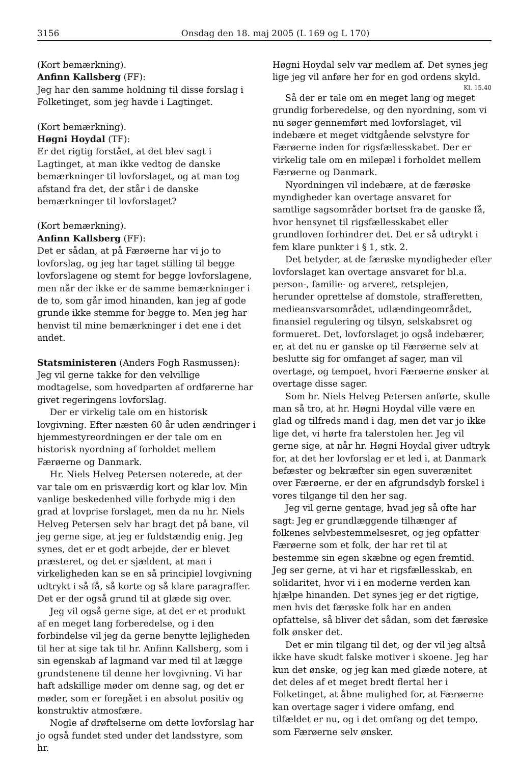3156 Onsdag den 18. maj 2005 (L 169 og L 170)
(Kort bemærkning).
Anfinn Kallsberg (FF):
Jeg har den samme holdning til disse forslag i Folketinget, som jeg havde i Lagtinget.
(Kort bemærkning).
Høgni Hoydal (TF):
Er det rigtig forstået, at det blev sagt i Lagtinget, at man ikke vedtog de danske bemærkninger til lovforslaget, og at man tog afstand fra det, der står i de danske bemærkninger til lovforslaget?
(Kort bemærkning).
Anfinn Kallsberg (FF):
Det er sådan, at på Færøerne har vi jo to lovforslag, og jeg har taget stilling til begge lovforslagene og stemt for begge lovforslagene, men når der ikke er de samme bemærkninger i de to, som går imod hinanden, kan jeg af gode grunde ikke stemme for begge to. Men jeg har henvist til mine bemærkninger i det ene i det andet.
Statsministeren (Anders Fogh Rasmussen):
Jeg vil gerne takke for den velvillige modtagelse, som hovedparten af ordførerne har givet regeringens lovforslag.
Der er virkelig tale om en historisk lovgivning. Efter næsten 60 år uden ændringer i hjemmestyreordningen er der tale om en historisk nyordning af forholdet mellem Færøerne og Danmark.
Hr. Niels Helveg Petersen noterede, at der var tale om en prisværdig kort og klar lov. Min vanlige beskedenhed ville forbyde mig i den grad at lovprise forslaget, men da nu hr. Niels Helveg Petersen selv har bragt det på bane, vil jeg gerne sige, at jeg er fuldstændig enig. Jeg synes, det er et godt arbejde, der er blevet præsteret, og det er sjældent, at man i virkeligheden kan se en så principiel lovgivning udtrykt i så få, så korte og så klare paragraffer. Det er der også grund til at glæde sig over.
Jeg vil også gerne sige, at det er et produkt af en meget lang forberedelse, og i den forbindelse vil jeg da gerne benytte lejligheden til her at sige tak til hr. Anfinn Kallsberg, som i sin egenskab af lagmand var med til at lægge grundstenene til denne her lovgivning. Vi har haft adskillige møder om denne sag, og det er møder, som er foregået i en absolut positiv og konstruktiv atmosfære.
Nogle af drøftelserne om dette lovforslag har jo også fundet sted under det landsstyre, som hr.
Høgni Hoydal selv var medlem af. Det synes jeg lige jeg vil anføre her for en god ordens skyld.
Kl. 15.40
Så der er tale om en meget lang og meget grundig forberedelse, og den nyordning, som vi nu søger gennemført med lovforslaget, vil indebære et meget vidtgående selvstyre for Færøerne inden for rigsfællesskabet. Der er virkelig tale om en milepæl i forholdet mellem Færøerne og Danmark.
Nyordningen vil indebære, at de færøske myndigheder kan overtage ansvaret for samtlige sagsområder bortset fra de ganske få, hvor hensynet til rigsfællesskabet eller grundloven forhindrer det. Det er så udtrykt i fem klare punkter i § 1, stk. 2.
Det betyder, at de færøske myndigheder efter lovforslaget kan overtage ansvaret for bl.a. person-, familie- og arveret, retsplejen, herunder oprettelse af domstole, strafferetten, medieansvarsområdet, udlændingeområdet, finansiel regulering og tilsyn, selskabsret og formueret. Det, lovforslaget jo også indebærer, er, at det nu er ganske op til Færøerne selv at beslutte sig for omfanget af sager, man vil overtage, og tempoet, hvori Færøerne ønsker at overtage disse sager.
Som hr. Niels Helveg Petersen anførte, skulle man så tro, at hr. Høgni Hoydal ville være en glad og tilfreds mand i dag, men det var jo ikke lige det, vi hørte fra talerstolen her. Jeg vil gerne sige, at når hr. Høgni Hoydal giver udtryk for, at det her lovforslag er et led i, at Danmark befæster og bekræfter sin egen suverænitet over Færøerne, er der en afgrundsdyb forskel i vores tilgange til den her sag.
Jeg vil gerne gentage, hvad jeg så ofte har sagt: Jeg er grundlæggende tilhænger af folkenes selvbestemmelsesret, og jeg opfatter Færøerne som et folk, der har ret til at bestemme sin egen skæbne og egen fremtid. Jeg ser gerne, at vi har et rigsfællesskab, en solidaritet, hvor vi i en moderne verden kan hjælpe hinanden. Det synes jeg er det rigtige, men hvis det færøske folk har en anden opfattelse, så bliver det sådan, som det færøske folk ønsker det.
Det er min tilgang til det, og der vil jeg altså ikke have skudt falske motiver i skoene. Jeg har kun det ønske, og jeg kan med glæde notere, at det deles af et meget bredt flertal her i Folketinget, at åbne mulighed for, at Færøerne kan overtage sager i videre omfang, end tilfældet er nu, og i det omfang og det tempo, som Færøerne selv ønsker.